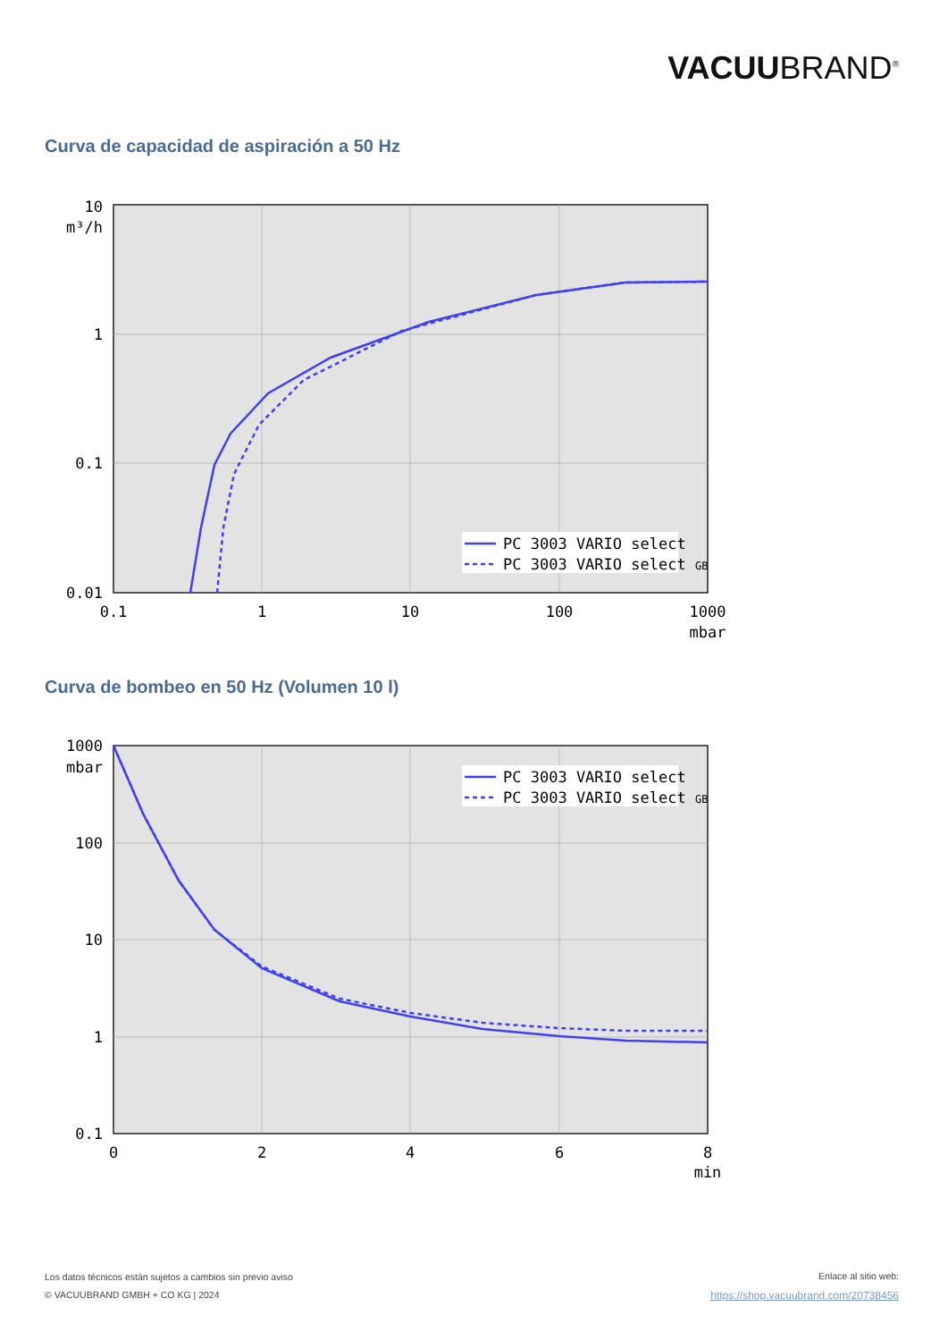VACUUBRAND<sup>®</sup>
Curva de capacidad de aspiración a 50 Hz
PC 3003 VARIO select
PC 3003 VARIO select GB
10
m³/h
1
0.1
0.01
0.1
1
10
100
1000
mbar
Curva de bombeo en 50 Hz (Volumen 10 l)
PC 3003 VARIO select
PC 3003 VARIO select GB
1000
mbar
100
10
1
0.1
0
2
4
6
8
min
Los datos técnicos están sujetos a cambios sin previo aviso
© VACUUBRAND GMBH + CO KG | 2024
Enlace al sitio web:
https://shop.vacuubrand.com/20738456